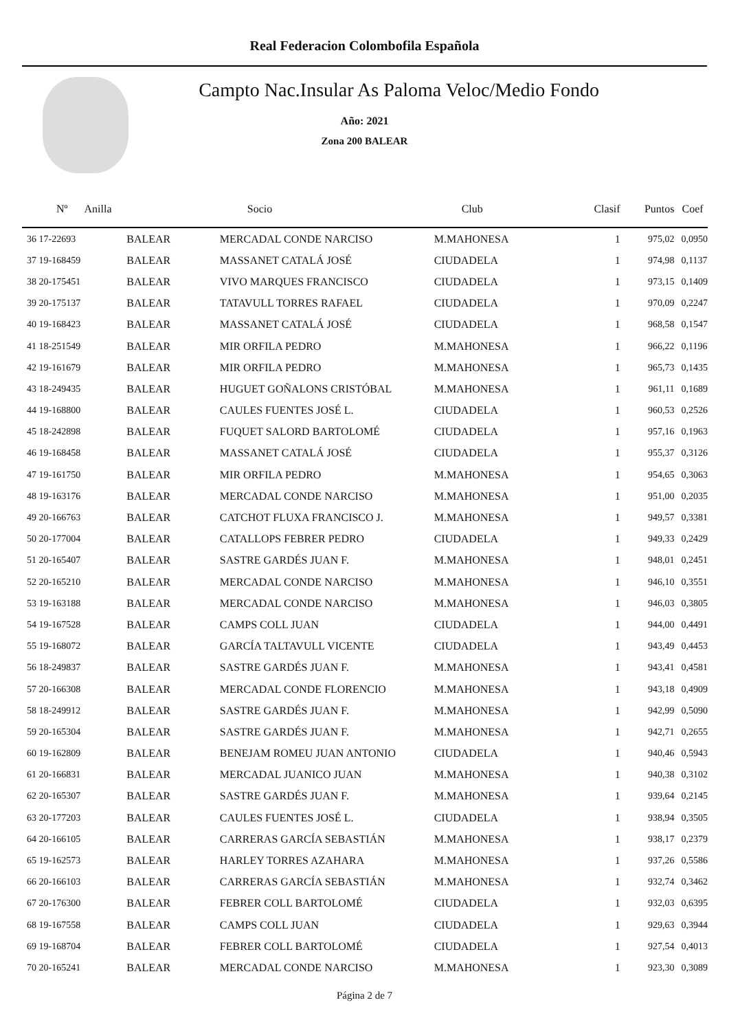Real Federacion Colombofila Española
Campto Nac.Insular As Paloma Veloc/Medio Fondo
Año: 2021
Zona 200 BALEAR
| Nº Anilla | | Socio | Club | Clasif | Puntos | Coef |
| --- | --- | --- | --- | --- | --- | --- |
| 36 17-22693 | BALEAR | MERCADAL CONDE NARCISO | M.MAHONESA | 1 | 975,02 | 0,0950 |
| 37 19-168459 | BALEAR | MASSANET CATALÁ JOSÉ | CIUDADELA | 1 | 974,98 | 0,1137 |
| 38 20-175451 | BALEAR | VIVO MARQUES FRANCISCO | CIUDADELA | 1 | 973,15 | 0,1409 |
| 39 20-175137 | BALEAR | TATAVULL TORRES RAFAEL | CIUDADELA | 1 | 970,09 | 0,2247 |
| 40 19-168423 | BALEAR | MASSANET CATALÁ JOSÉ | CIUDADELA | 1 | 968,58 | 0,1547 |
| 41 18-251549 | BALEAR | MIR ORFILA PEDRO | M.MAHONESA | 1 | 966,22 | 0,1196 |
| 42 19-161679 | BALEAR | MIR ORFILA PEDRO | M.MAHONESA | 1 | 965,73 | 0,1435 |
| 43 18-249435 | BALEAR | HUGUET GOÑALONS CRISTÓBAL | M.MAHONESA | 1 | 961,11 | 0,1689 |
| 44 19-168800 | BALEAR | CAULES FUENTES JOSÉ L. | CIUDADELA | 1 | 960,53 | 0,2526 |
| 45 18-242898 | BALEAR | FUQUET SALORD BARTOLOMÉ | CIUDADELA | 1 | 957,16 | 0,1963 |
| 46 19-168458 | BALEAR | MASSANET CATALÁ JOSÉ | CIUDADELA | 1 | 955,37 | 0,3126 |
| 47 19-161750 | BALEAR | MIR ORFILA PEDRO | M.MAHONESA | 1 | 954,65 | 0,3063 |
| 48 19-163176 | BALEAR | MERCADAL CONDE NARCISO | M.MAHONESA | 1 | 951,00 | 0,2035 |
| 49 20-166763 | BALEAR | CATCHOT FLUXA FRANCISCO J. | M.MAHONESA | 1 | 949,57 | 0,3381 |
| 50 20-177004 | BALEAR | CATALLOPS FEBRER PEDRO | CIUDADELA | 1 | 949,33 | 0,2429 |
| 51 20-165407 | BALEAR | SASTRE GARDÉS JUAN F. | M.MAHONESA | 1 | 948,01 | 0,2451 |
| 52 20-165210 | BALEAR | MERCADAL CONDE NARCISO | M.MAHONESA | 1 | 946,10 | 0,3551 |
| 53 19-163188 | BALEAR | MERCADAL CONDE NARCISO | M.MAHONESA | 1 | 946,03 | 0,3805 |
| 54 19-167528 | BALEAR | CAMPS COLL JUAN | CIUDADELA | 1 | 944,00 | 0,4491 |
| 55 19-168072 | BALEAR | GARCÍA TALTAVULL VICENTE | CIUDADELA | 1 | 943,49 | 0,4453 |
| 56 18-249837 | BALEAR | SASTRE GARDÉS JUAN F. | M.MAHONESA | 1 | 943,41 | 0,4581 |
| 57 20-166308 | BALEAR | MERCADAL CONDE FLORENCIO | M.MAHONESA | 1 | 943,18 | 0,4909 |
| 58 18-249912 | BALEAR | SASTRE GARDÉS JUAN F. | M.MAHONESA | 1 | 942,99 | 0,5090 |
| 59 20-165304 | BALEAR | SASTRE GARDÉS JUAN F. | M.MAHONESA | 1 | 942,71 | 0,2655 |
| 60 19-162809 | BALEAR | BENEJAM ROMEU JUAN ANTONIO | CIUDADELA | 1 | 940,46 | 0,5943 |
| 61 20-166831 | BALEAR | MERCADAL JUANICO JUAN | M.MAHONESA | 1 | 940,38 | 0,3102 |
| 62 20-165307 | BALEAR | SASTRE GARDÉS JUAN F. | M.MAHONESA | 1 | 939,64 | 0,2145 |
| 63 20-177203 | BALEAR | CAULES FUENTES JOSÉ L. | CIUDADELA | 1 | 938,94 | 0,3505 |
| 64 20-166105 | BALEAR | CARRERAS GARCÍA SEBASTIÁN | M.MAHONESA | 1 | 938,17 | 0,2379 |
| 65 19-162573 | BALEAR | HARLEY TORRES AZAHARA | M.MAHONESA | 1 | 937,26 | 0,5586 |
| 66 20-166103 | BALEAR | CARRERAS GARCÍA SEBASTIÁN | M.MAHONESA | 1 | 932,74 | 0,3462 |
| 67 20-176300 | BALEAR | FEBRER COLL BARTOLOMÉ | CIUDADELA | 1 | 932,03 | 0,6395 |
| 68 19-167558 | BALEAR | CAMPS COLL JUAN | CIUDADELA | 1 | 929,63 | 0,3944 |
| 69 19-168704 | BALEAR | FEBRER COLL BARTOLOMÉ | CIUDADELA | 1 | 927,54 | 0,4013 |
| 70 20-165241 | BALEAR | MERCADAL CONDE NARCISO | M.MAHONESA | 1 | 923,30 | 0,3089 |
Página 2 de 7